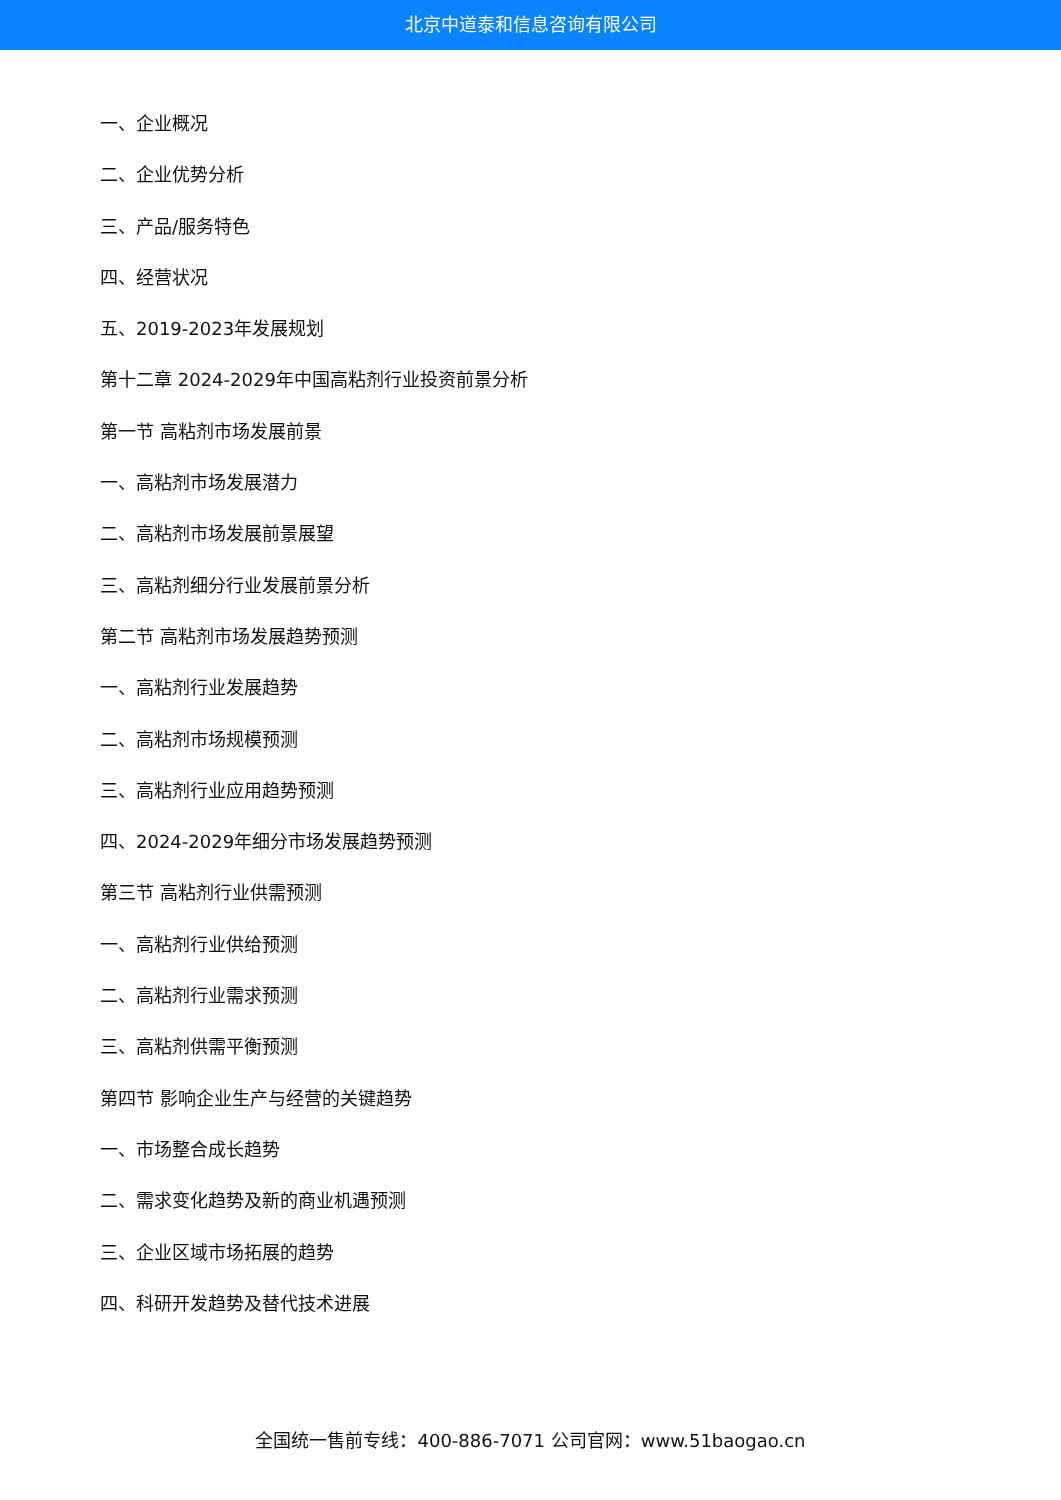北京中道泰和信息咨询有限公司
一、企业概况
二、企业优势分析
三、产品/服务特色
四、经营状况
五、2019-2023年发展规划
第十二章 2024-2029年中国高粘剂行业投资前景分析
第一节 高粘剂市场发展前景
一、高粘剂市场发展潜力
二、高粘剂市场发展前景展望
三、高粘剂细分行业发展前景分析
第二节 高粘剂市场发展趋势预测
一、高粘剂行业发展趋势
二、高粘剂市场规模预测
三、高粘剂行业应用趋势预测
四、2024-2029年细分市场发展趋势预测
第三节 高粘剂行业供需预测
一、高粘剂行业供给预测
二、高粘剂行业需求预测
三、高粘剂供需平衡预测
第四节 影响企业生产与经营的关键趋势
一、市场整合成长趋势
二、需求变化趋势及新的商业机遇预测
三、企业区域市场拓展的趋势
四、科研开发趋势及替代技术进展
全国统一售前专线：400-886-7071 公司官网：www.51baogao.cn